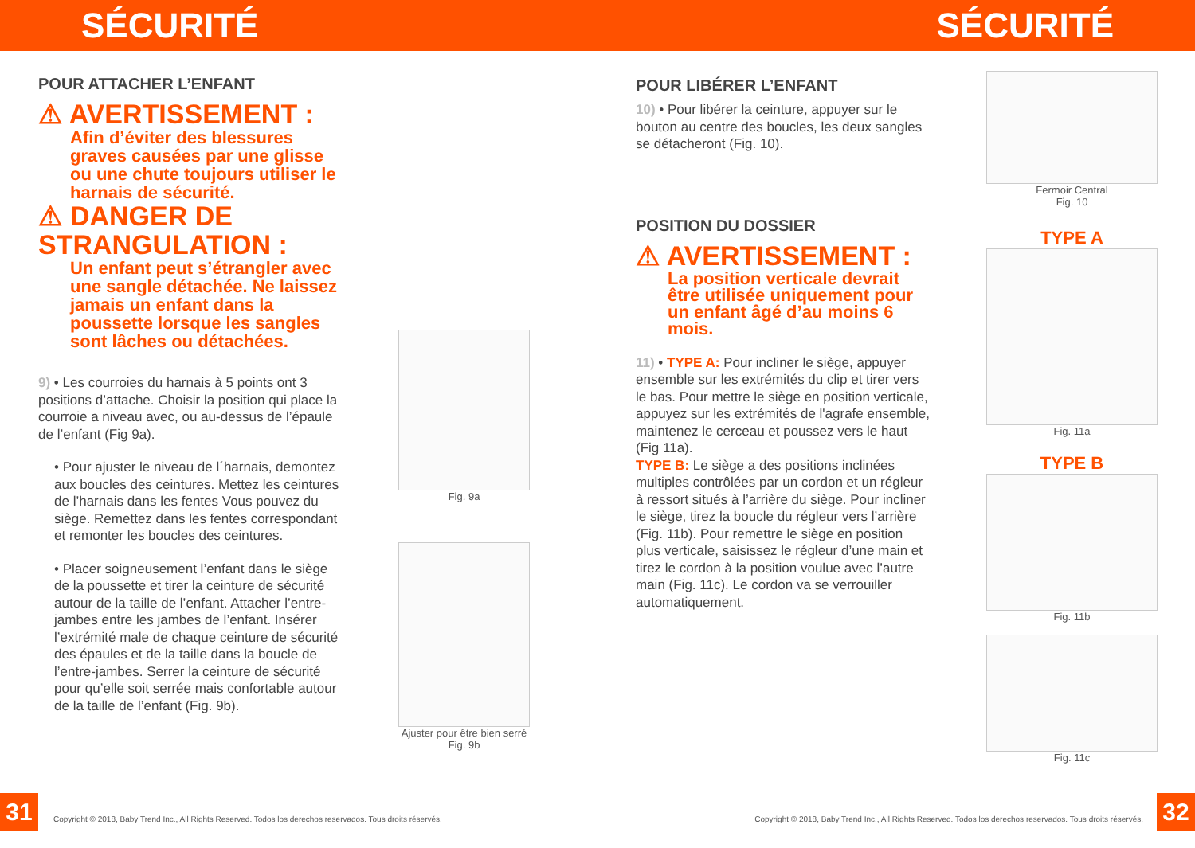SÉCURITÉ SÉCURITÉ
POUR ATTACHER L’ENFANT
⚠ AVERTISSEMENT :
Afin d’éviter des blessures graves causées par une glisse ou une chute toujours utiliser le harnais de sécurité.
⚠ DANGER DE STRANGULATION :
Un enfant peut s’étrangler avec une sangle détachée. Ne laissez jamais un enfant dans la poussette lorsque les sangles sont lâches ou détachées.
9) • Les courroies du harnais à 5 points ont 3 positions d’attache. Choisir la position qui place la courroie a niveau avec, ou au-dessus de l’épaule de l’enfant (Fig 9a).
• Pour ajuster le niveau de l´harnais, demontez aux boucles des ceintures. Mettez les ceintures de l’harnais dans les fentes Vous pouvez du siège. Remettez dans les fentes correspondant et remonter les boucles des ceintures.
• Placer soigneusement l’enfant dans le siège de la poussette et tirer la ceinture de sécurité autour de la taille de l’enfant. Attacher l’entre-jambes entre les jambes de l’enfant. Insérer l’extrémité male de chaque ceinture de sécurité des épaules et de la taille dans la boucle de l’entre-jambes. Serrer la ceinture de sécurité pour qu’elle soit serrée mais confortable autour de la taille de l’enfant (Fig. 9b).
Fig. 9a
Ajuster pour être bien serré
Fig. 9b
31
Copyright © 2018, Baby Trend Inc., All Rights Reserved. Todos los derechos reservados. Tous droits réservés.
POUR LIBÉRER L’ENFANT
10) • Pour libérer la ceinture, appuyer sur le bouton au centre des boucles, les deux sangles se détacheront (Fig. 10).
POSITION DU DOSSIER
⚠ AVERTISSEMENT :
La position verticale devrait être utilisée uniquement pour un enfant âgé d’au moins 6 mois.
11) • TYPE A: Pour incliner le siège, appuyer ensemble sur les extrémités du clip et tirer vers le bas. Pour mettre le siège en position verticale, appuyez sur les extrémités de l'agrafe ensemble, maintenez le cerceau et poussez vers le haut (Fig 11a).
TYPE B: Le siège a des positions inclinées multiples contrôlées par un cordon et un régleur à ressort situés à l’arrière du siège. Pour incliner le siège, tirez la boucle du régleur vers l’arrière (Fig. 11b). Pour remettre le siège en position plus verticale, saisissez le régleur d’une main et tirez le cordon à la position voulue avec l’autre main (Fig. 11c). Le cordon va se verrouiller automatiquement.
Fermoir Central
Fig. 10
TYPE A
Fig. 11a
TYPE B
Fig. 11b
Fig. 11c
32
Copyright © 2018, Baby Trend Inc., All Rights Reserved. Todos los derechos reservados. Tous droits réservés.